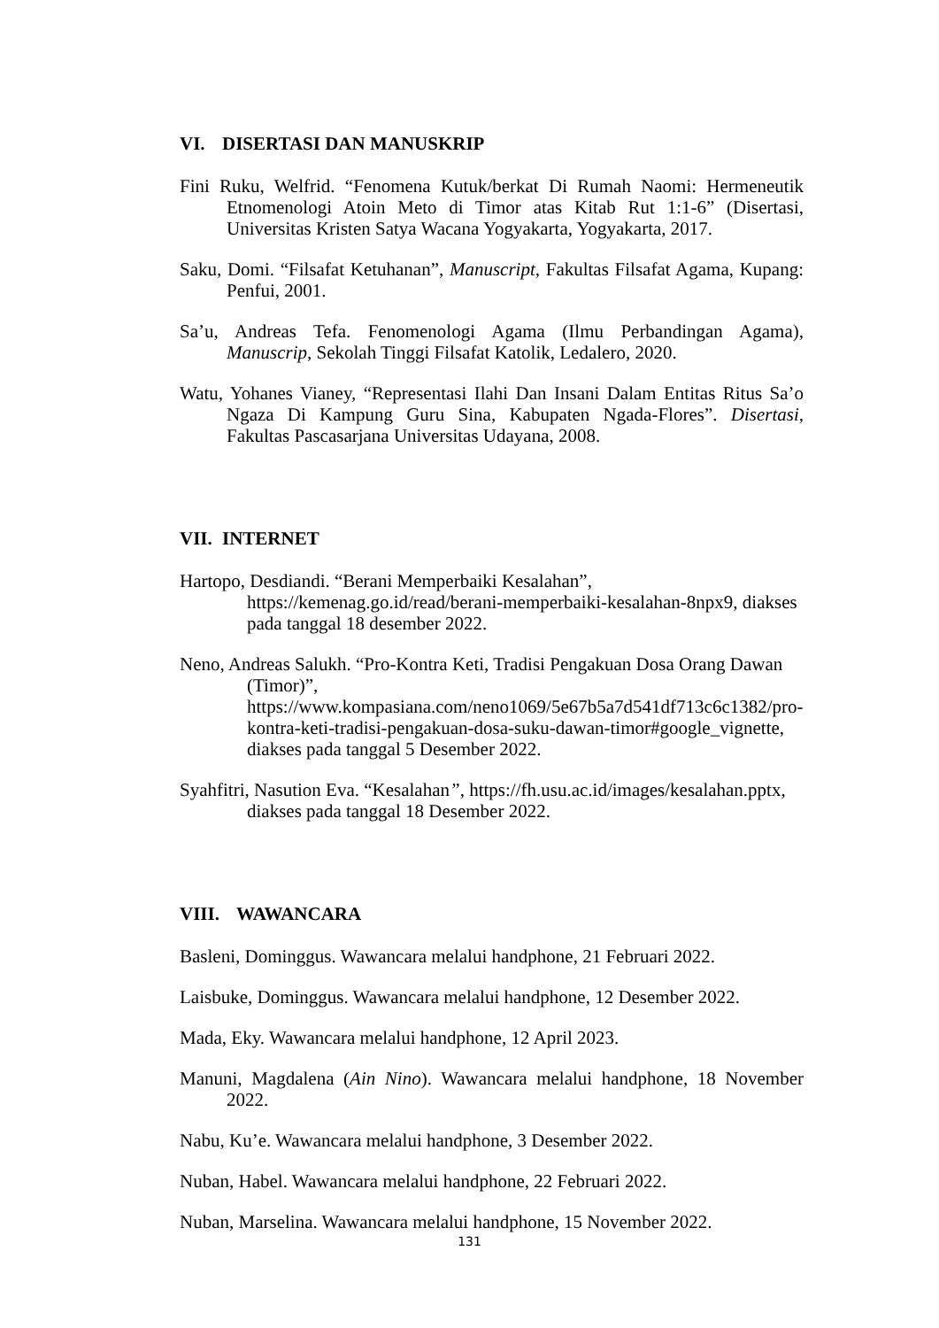VI. DISERTASI DAN MANUSKRIP
Fini Ruku, Welfrid. “Fenomena Kutuk/berkat Di Rumah Naomi: Hermeneutik Etnomenologi Atoin Meto di Timor atas Kitab Rut 1:1-6” (Disertasi, Universitas Kristen Satya Wacana Yogyakarta, Yogyakarta, 2017.
Saku, Domi. “Filsafat Ketuhanan”, Manuscript, Fakultas Filsafat Agama, Kupang: Penfui, 2001.
Sa’u, Andreas Tefa. Fenomenologi Agama (Ilmu Perbandingan Agama), Manuscrip, Sekolah Tinggi Filsafat Katolik, Ledalero, 2020.
Watu, Yohanes Vianey, “Representasi Ilahi Dan Insani Dalam Entitas Ritus Sa’o Ngaza Di Kampung Guru Sina, Kabupaten Ngada-Flores”. Disertasi, Fakultas Pascasarjana Universitas Udayana, 2008.
VII. INTERNET
Hartopo, Desdiandi. “Berani Memperbaiki Kesalahan”, https://kemenag.go.id/read/berani-memperbaiki-kesalahan-8npx9, diakses pada tanggal 18 desember 2022.
Neno, Andreas Salukh. “Pro-Kontra Keti, Tradisi Pengakuan Dosa Orang Dawan (Timor)”, https://www.kompasiana.com/neno1069/5e67b5a7d541df713c6c1382/pro-kontra-keti-tradisi-pengakuan-dosa-suku-dawan-timor#google_vignette, diakses pada tanggal 5 Desember 2022.
Syahfitri, Nasution Eva. “Kesalahan”, https://fh.usu.ac.id/images/kesalahan.pptx, diakses pada tanggal 18 Desember 2022.
VIII. WAWANCARA
Basleni, Dominggus. Wawancara melalui handphone, 21 Februari 2022.
Laisbuke, Dominggus. Wawancara melalui handphone, 12 Desember 2022.
Mada, Eky. Wawancara melalui handphone, 12 April 2023.
Manuni, Magdalena (Ain Nino). Wawancara melalui handphone, 18 November 2022.
Nabu, Ku’e. Wawancara melalui handphone, 3 Desember 2022.
Nuban, Habel. Wawancara melalui handphone, 22 Februari 2022.
Nuban, Marselina. Wawancara melalui handphone, 15 November 2022.
131